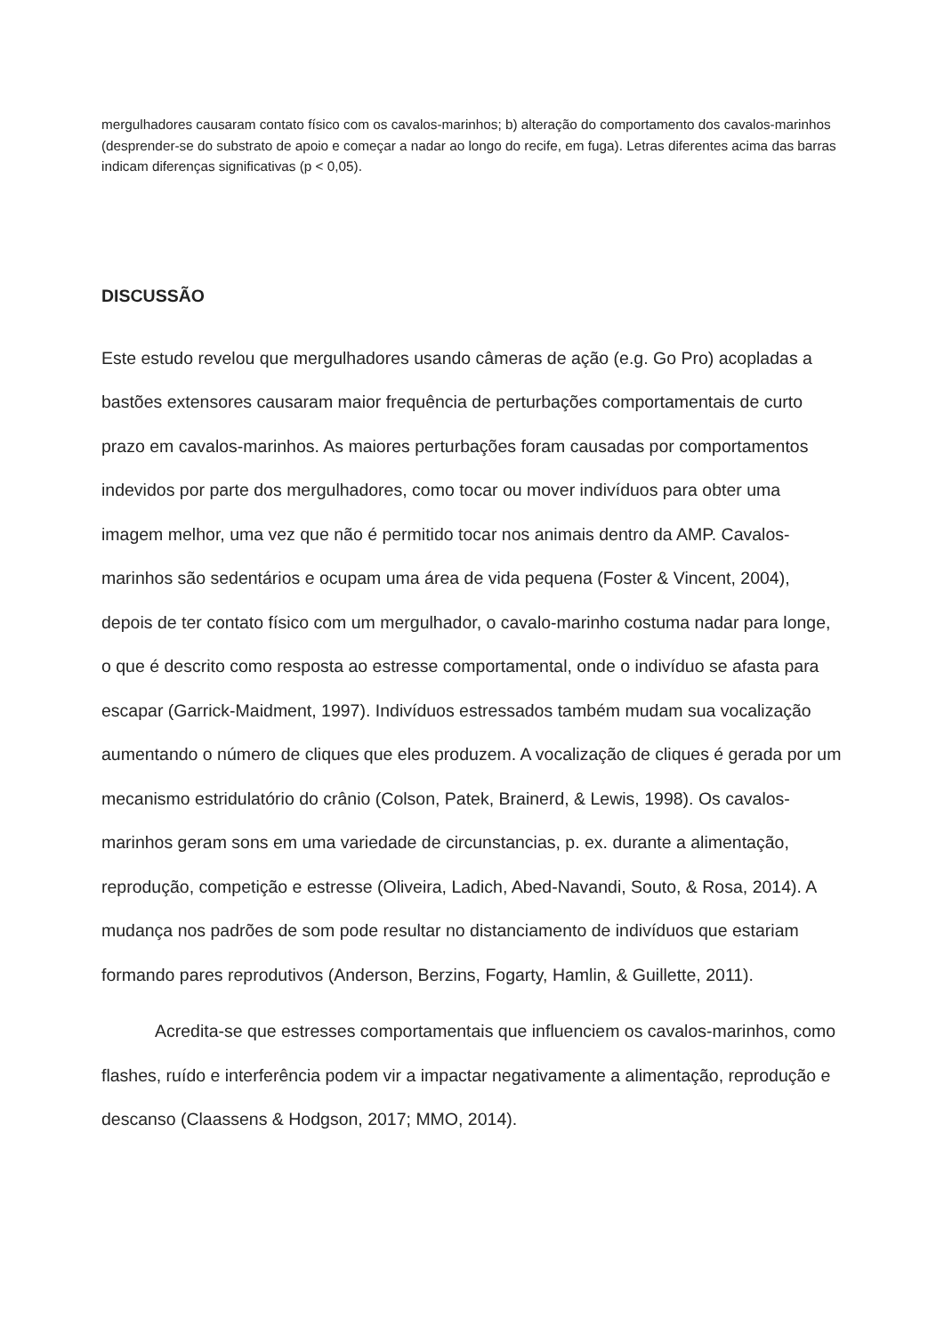mergulhadores causaram contato físico com os cavalos-marinhos; b) alteração do comportamento dos cavalos-marinhos (desprender-se do substrato de apoio e começar a nadar ao longo do recife, em fuga). Letras diferentes acima das barras indicam diferenças significativas (p < 0,05).
DISCUSSÃO
Este estudo revelou que mergulhadores usando câmeras de ação (e.g. Go Pro) acopladas a bastões extensores causaram maior frequência de perturbações comportamentais de curto prazo em cavalos-marinhos. As maiores perturbações foram causadas por comportamentos indevidos por parte dos mergulhadores, como tocar ou mover indivíduos para obter uma imagem melhor, uma vez que não é permitido tocar nos animais dentro da AMP. Cavalos-marinhos são sedentários e ocupam uma área de vida pequena (Foster & Vincent, 2004), depois de ter contato físico com um mergulhador, o cavalo-marinho costuma nadar para longe, o que é descrito como resposta ao estresse comportamental, onde o indivíduo se afasta para escapar (Garrick-Maidment, 1997). Indivíduos estressados também mudam sua vocalização aumentando o número de cliques que eles produzem. A vocalização de cliques é gerada por um mecanismo estridulatório do crânio (Colson, Patek, Brainerd, & Lewis, 1998). Os cavalos-marinhos geram sons em uma variedade de circunstancias, p. ex. durante a alimentação, reprodução, competição e estresse (Oliveira, Ladich, Abed-Navandi, Souto, & Rosa, 2014). A mudança nos padrões de som pode resultar no distanciamento de indivíduos que estariam formando pares reprodutivos (Anderson, Berzins, Fogarty, Hamlin, & Guillette, 2011).
Acredita-se que estresses comportamentais que influenciem os cavalos-marinhos, como flashes, ruído e interferência podem vir a impactar negativamente a alimentação, reprodução e descanso (Claassens & Hodgson, 2017; MMO, 2014).